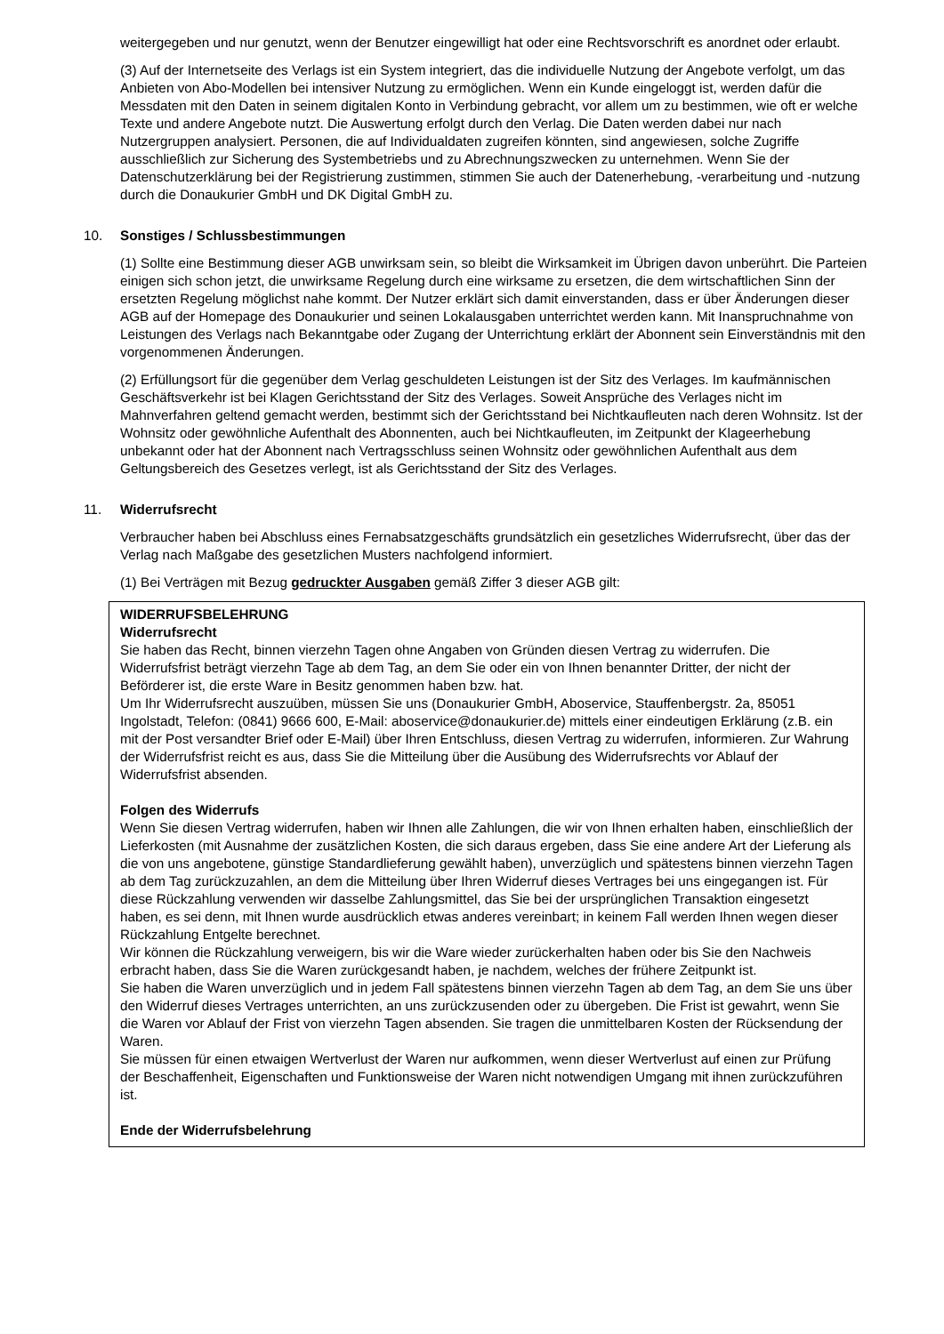weitergegeben und nur genutzt, wenn der Benutzer eingewilligt hat oder eine Rechtsvorschrift es anordnet oder erlaubt.
(3) Auf der Internetseite des Verlags ist ein System integriert, das die individuelle Nutzung der Angebote verfolgt, um das Anbieten von Abo-Modellen bei intensiver Nutzung zu ermöglichen. Wenn ein Kunde eingeloggt ist, werden dafür die Messdaten mit den Daten in seinem digitalen Konto in Verbindung gebracht, vor allem um zu bestimmen, wie oft er welche Texte und andere Angebote nutzt. Die Auswertung erfolgt durch den Verlag. Die Daten werden dabei nur nach Nutzergruppen analysiert. Personen, die auf Individualdaten zugreifen könnten, sind angewiesen, solche Zugriffe ausschließlich zur Sicherung des Systembetriebs und zu Abrechnungszwecken zu unternehmen. Wenn Sie der Datenschutzerklärung bei der Registrierung zustimmen, stimmen Sie auch der Datenerhebung, -verarbeitung und -nutzung durch die Donaukurier GmbH und DK Digital GmbH zu.
10. Sonstiges / Schlussbestimmungen
(1) Sollte eine Bestimmung dieser AGB unwirksam sein, so bleibt die Wirksamkeit im Übrigen davon unberührt. Die Parteien einigen sich schon jetzt, die unwirksame Regelung durch eine wirksame zu ersetzen, die dem wirtschaftlichen Sinn der ersetzten Regelung möglichst nahe kommt. Der Nutzer erklärt sich damit einverstanden, dass er über Änderungen dieser AGB auf der Homepage des Donaukurier und seinen Lokalausgaben unterrichtet werden kann. Mit Inanspruchnahme von Leistungen des Verlags nach Bekanntgabe oder Zugang der Unterrichtung erklärt der Abonnent sein Einverständnis mit den vorgenommenen Änderungen.
(2) Erfüllungsort für die gegenüber dem Verlag geschuldeten Leistungen ist der Sitz des Verlages. Im kaufmännischen Geschäftsverkehr ist bei Klagen Gerichtsstand der Sitz des Verlages. Soweit Ansprüche des Verlages nicht im Mahnverfahren geltend gemacht werden, bestimmt sich der Gerichtsstand bei Nichtkaufleuten nach deren Wohnsitz. Ist der Wohnsitz oder gewöhnliche Aufenthalt des Abonnenten, auch bei Nichtkaufleuten, im Zeitpunkt der Klageerhebung unbekannt oder hat der Abonnent nach Vertragsschluss seinen Wohnsitz oder gewöhnlichen Aufenthalt aus dem Geltungsbereich des Gesetzes verlegt, ist als Gerichtsstand der Sitz des Verlages.
11. Widerrufsrecht
Verbraucher haben bei Abschluss eines Fernabsatzgeschäfts grundsätzlich ein gesetzliches Widerrufsrecht, über das der Verlag nach Maßgabe des gesetzlichen Musters nachfolgend informiert.
(1) Bei Verträgen mit Bezug gedruckter Ausgaben gemäß Ziffer 3 dieser AGB gilt:
WIDERRUFSBELEHRUNG
Widerrufsrecht
Sie haben das Recht, binnen vierzehn Tagen ohne Angaben von Gründen diesen Vertrag zu widerrufen. Die Widerrufsfrist beträgt vierzehn Tage ab dem Tag, an dem Sie oder ein von Ihnen benannter Dritter, der nicht der Beförderer ist, die erste Ware in Besitz genommen haben bzw. hat.
Um Ihr Widerrufsrecht auszuüben, müssen Sie uns (Donaukurier GmbH, Aboservice, Stauffenbergstr. 2a, 85051 Ingolstadt, Telefon: (0841) 9666 600, E-Mail: aboservice@donaukurier.de) mittels einer eindeutigen Erklärung (z.B. ein mit der Post versandter Brief oder E-Mail) über Ihren Entschluss, diesen Vertrag zu widerrufen, informieren. Zur Wahrung der Widerrufsfrist reicht es aus, dass Sie die Mitteilung über die Ausübung des Widerrufsrechts vor Ablauf der Widerrufsfrist absenden.
Folgen des Widerrufs
Wenn Sie diesen Vertrag widerrufen, haben wir Ihnen alle Zahlungen, die wir von Ihnen erhalten haben, einschließlich der Lieferkosten (mit Ausnahme der zusätzlichen Kosten, die sich daraus ergeben, dass Sie eine andere Art der Lieferung als die von uns angebotene, günstige Standardlieferung gewählt haben), unverzüglich und spätestens binnen vierzehn Tagen ab dem Tag zurückzuzahlen, an dem die Mitteilung über Ihren Widerruf dieses Vertrages bei uns eingegangen ist. Für diese Rückzahlung verwenden wir dasselbe Zahlungsmittel, das Sie bei der ursprünglichen Transaktion eingesetzt haben, es sei denn, mit Ihnen wurde ausdrücklich etwas anderes vereinbart; in keinem Fall werden Ihnen wegen dieser Rückzahlung Entgelte berechnet.
Wir können die Rückzahlung verweigern, bis wir die Ware wieder zurückerhalten haben oder bis Sie den Nachweis erbracht haben, dass Sie die Waren zurückgesandt haben, je nachdem, welches der frühere Zeitpunkt ist.
Sie haben die Waren unverzüglich und in jedem Fall spätestens binnen vierzehn Tagen ab dem Tag, an dem Sie uns über den Widerruf dieses Vertrages unterrichten, an uns zurückzusenden oder zu übergeben. Die Frist ist gewahrt, wenn Sie die Waren vor Ablauf der Frist von vierzehn Tagen absenden. Sie tragen die unmittelbaren Kosten der Rücksendung der Waren.
Sie müssen für einen etwaigen Wertverlust der Waren nur aufkommen, wenn dieser Wertverlust auf einen zur Prüfung der Beschaffenheit, Eigenschaften und Funktionsweise der Waren nicht notwendigen Umgang mit ihnen zurückzuführen ist.
Ende der Widerrufsbelehrung